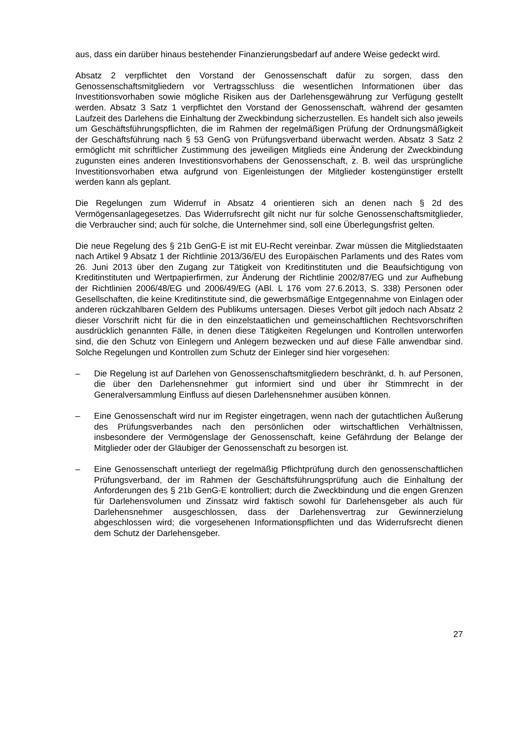aus, dass ein darüber hinaus bestehender Finanzierungsbedarf auf andere Weise gedeckt wird.
Absatz 2 verpflichtet den Vorstand der Genossenschaft dafür zu sorgen, dass den Genossenschaftsmitgliedern vor Vertragsschluss die wesentlichen Informationen über das Investitionsvorhaben sowie mögliche Risiken aus der Darlehensgewährung zur Verfügung gestellt werden. Absatz 3 Satz 1 verpflichtet den Vorstand der Genossenschaft, während der gesamten Laufzeit des Darlehens die Einhaltung der Zweckbindung sicherzustellen. Es handelt sich also jeweils um Geschäftsführungspflichten, die im Rahmen der regelmäßigen Prüfung der Ordnungsmäßigkeit der Geschäftsführung nach § 53 GenG von Prüfungsverband überwacht werden. Absatz 3 Satz 2 ermöglicht mit schriftlicher Zustimmung des jeweiligen Mitglieds eine Änderung der Zweckbindung zugunsten eines anderen Investitionsvorhabens der Genossenschaft, z. B. weil das ursprüngliche Investitionsvorhaben etwa aufgrund von Eigenleistungen der Mitglieder kostengünstiger erstellt werden kann als geplant.
Die Regelungen zum Widerruf in Absatz 4 orientieren sich an denen nach § 2d des Vermögensanlagegesetzes. Das Widerrufsrecht gilt nicht nur für solche Genossenschaftsmitglieder, die Verbraucher sind; auch für solche, die Unternehmer sind, soll eine Überlegungsfrist gelten.
Die neue Regelung des § 21b GenG-E ist mit EU-Recht vereinbar. Zwar müssen die Mitgliedstaaten nach Artikel 9 Absatz 1 der Richtlinie 2013/36/EU des Europäischen Parlaments und des Rates vom 26. Juni 2013 über den Zugang zur Tätigkeit von Kreditinstituten und die Beaufsichtigung von Kreditinstituten und Wertpapierfirmen, zur Änderung der Richtlinie 2002/87/EG und zur Aufhebung der Richtlinien 2006/48/EG und 2006/49/EG (ABl. L 176 vom 27.6.2013, S. 338) Personen oder Gesellschaften, die keine Kreditinstitute sind, die gewerbsmäßige Entgegennahme von Einlagen oder anderen rückzahlbaren Geldern des Publikums untersagen. Dieses Verbot gilt jedoch nach Absatz 2 dieser Vorschrift nicht für die in den einzelstaatlichen und gemeinschaftlichen Rechtsvorschriften ausdrücklich genannten Fälle, in denen diese Tätigkeiten Regelungen und Kontrollen unterworfen sind, die den Schutz von Einlegern und Anlegern bezwecken und auf diese Fälle anwendbar sind. Solche Regelungen und Kontrollen zum Schutz der Einleger sind hier vorgesehen:
– Die Regelung ist auf Darlehen von Genossenschaftsmitgliedern beschränkt, d. h. auf Personen, die über den Darlehensnehmer gut informiert sind und über ihr Stimmrecht in der Generalversammlung Einfluss auf diesen Darlehensnehmer ausüben können.
– Eine Genossenschaft wird nur im Register eingetragen, wenn nach der gutachtlichen Äußerung des Prüfungsverbandes nach den persönlichen oder wirtschaftlichen Verhältnissen, insbesondere der Vermögenslage der Genossenschaft, keine Gefährdung der Belange der Mitglieder oder der Gläubiger der Genossenschaft zu besorgen ist.
– Eine Genossenschaft unterliegt der regelmäßig Pflichtprüfung durch den genossenschaftlichen Prüfungsverband, der im Rahmen der Geschäftsführungsprüfung auch die Einhaltung der Anforderungen des § 21b GenG-E kontrolliert; durch die Zweckbindung und die engen Grenzen für Darlehensvolumen und Zinssatz wird faktisch sowohl für Darlehensgeber als auch für Darlehensnehmer ausgeschlossen, dass der Darlehensvertrag zur Gewinnerzielung abgeschlossen wird; die vorgesehenen Informationspflichten und das Widerrufsrecht dienen dem Schutz der Darlehensgeber.
27